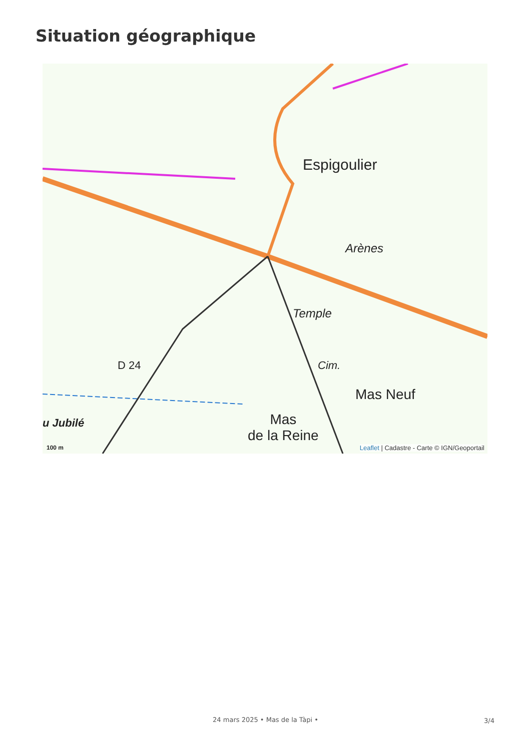Situation géographique
Espigoulier
Arènes
Temple
Cim.
Mas Neuf
Mas
de la Reine
u Jubilé
D 24
100 m
Leaflet | Cadastre - Carte © IGN/Geoportail
24 mars 2025 • Mas de la Tàpi • 3/4